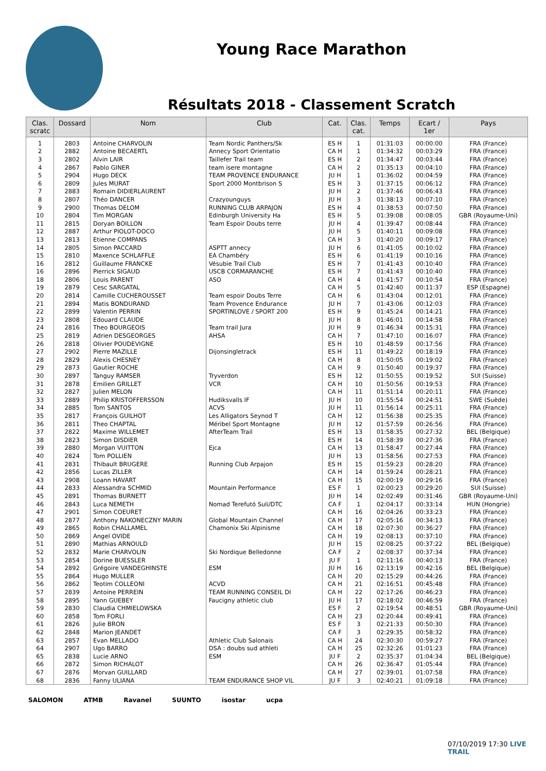Young Race Marathon
Résultats 2018 - Classement Scratch
| Clas. scratc | Dossard | Nom | Club | Cat. | Clas. cat. | Temps | Ecart / 1er | Pays |
| --- | --- | --- | --- | --- | --- | --- | --- | --- |
| 1 | 2803 | Antoine CHARVOLIN | Team Nordic Panthers/Sk | ES H | 1 | 01:31:03 | 00:00:00 | FRA (France) |
| 2 | 2882 | Antoine BECAERTL | Annecy Sport Orientatio | CA H | 1 | 01:34:32 | 00:03:29 | FRA (France) |
| 3 | 2802 | Alvin LAIR | Taillefer Trail team | ES H | 2 | 01:34:47 | 00:03:44 | FRA (France) |
| 4 | 2867 | Pablo GINER | team isere montagne | CA H | 2 | 01:35:13 | 00:04:10 | FRA (France) |
| 5 | 2904 | Hugo DECK | TEAM PROVENCE ENDURANCE | JU H | 1 | 01:36:02 | 00:04:59 | FRA (France) |
| 6 | 2809 | Jules MURAT | Sport 2000 Montbrison S | ES H | 3 | 01:37:15 | 00:06:12 | FRA (France) |
| 7 | 2883 | Romain DIDIERLAURENT | | JU H | 2 | 01:37:46 | 00:06:43 | FRA (France) |
| 8 | 2807 | Théo DANCER | Crazyounguys | JU H | 3 | 01:38:13 | 00:07:10 | FRA (France) |
| 9 | 2900 | Thomas DELOM | RUNNING CLUB ARPAJON | ES H | 4 | 01:38:53 | 00:07:50 | FRA (France) |
| 10 | 2804 | Tim MORGAN | Edinburgh University Ha | ES H | 5 | 01:39:08 | 00:08:05 | GBR (Royaume-Uni) |
| 11 | 2815 | Doryan BOILLON | Team Espoir Doubs terre | JU H | 4 | 01:39:47 | 00:08:44 | FRA (France) |
| 12 | 2887 | Arthur PIOLOT-DOCO | | JU H | 5 | 01:40:11 | 00:09:08 | FRA (France) |
| 13 | 2813 | Etienne COMPANS | | CA H | 3 | 01:40:20 | 00:09:17 | FRA (France) |
| 14 | 2805 | Simon PACCARD | ASPTT annecy | JU H | 6 | 01:41:05 | 00:10:02 | FRA (France) |
| 15 | 2810 | Maxence SCHLAFFLE | EA Chambéry | ES H | 6 | 01:41:19 | 00:10:16 | FRA (France) |
| 16 | 2812 | Guillaume FRANCKE | Vésubie Trail Club | ES H | 7 | 01:41:43 | 00:10:40 | FRA (France) |
| 16 | 2896 | Pierrick SIGAUD | USCB CORMARANCHE | ES H | 7 | 01:41:43 | 00:10:40 | FRA (France) |
| 18 | 2806 | Louis PARENT | ASO | CA H | 4 | 01:41:57 | 00:10:54 | FRA (France) |
| 19 | 2879 | Cesc SARGATAL | | CA H | 5 | 01:42:40 | 00:11:37 | ESP (Espagne) |
| 20 | 2814 | Camille CUCHEROUSSET | Team espoir Doubs Terre | CA H | 6 | 01:43:04 | 00:12:01 | FRA (France) |
| 21 | 2894 | Matis BONDURAND | Team Provence Endurance | JU H | 7 | 01:43:06 | 00:12:03 | FRA (France) |
| 22 | 2899 | Valentin PERRIN | SPORTINLOVE / SPORT 200 | ES H | 9 | 01:45:24 | 00:14:21 | FRA (France) |
| 23 | 2808 | Edouard CLAUDE | | JU H | 8 | 01:46:01 | 00:14:58 | FRA (France) |
| 24 | 2816 | Theo BOURGEOIS | Team trail Jura | JU H | 9 | 01:46:34 | 00:15:31 | FRA (France) |
| 25 | 2819 | Adrien DESGEORGES | AHSA | CA H | 7 | 01:47:10 | 00:16:07 | FRA (France) |
| 26 | 2818 | Olivier POUDEVIGNE | | ES H | 10 | 01:48:59 | 00:17:56 | FRA (France) |
| 27 | 2902 | Pierre MAZILLE | Dijonsingletrack | ES H | 11 | 01:49:22 | 00:18:19 | FRA (France) |
| 28 | 2829 | Alexis CHESNEY | | CA H | 8 | 01:50:05 | 00:19:02 | FRA (France) |
| 29 | 2873 | Gautier ROCHE | | CA H | 9 | 01:50:40 | 00:19:37 | FRA (France) |
| 30 | 2897 | Tanguy RAMSER | Tryverdon | ES H | 12 | 01:50:55 | 00:19:52 | SUI (Suisse) |
| 31 | 2878 | Emilien GRILLET | VCR | CA H | 10 | 01:50:56 | 00:19:53 | FRA (France) |
| 32 | 2827 | Julien MELON | | CA H | 11 | 01:51:14 | 00:20:11 | FRA (France) |
| 33 | 2889 | Philip KRISTOFFERSSON | Hudiksvalls IF | JU H | 10 | 01:55:54 | 00:24:51 | SWE (Suède) |
| 34 | 2885 | Tom SANTOS | ACVS | JU H | 11 | 01:56:14 | 00:25:11 | FRA (France) |
| 35 | 2817 | François GUILHOT | Les Alligators Seynod T | CA H | 12 | 01:56:38 | 00:25:35 | FRA (France) |
| 36 | 2811 | Theo CHAPTAL | Méribel Sport Montagne | JU H | 12 | 01:57:59 | 00:26:56 | FRA (France) |
| 37 | 2822 | Maxime WILLEMET | AfterTeam Trail | ES H | 13 | 01:58:35 | 00:27:32 | BEL (Belgique) |
| 38 | 2823 | Simon DISDIER | | ES H | 14 | 01:58:39 | 00:27:36 | FRA (France) |
| 39 | 2880 | Morgan VUITTON | Ejca | CA H | 13 | 01:58:47 | 00:27:44 | FRA (France) |
| 40 | 2824 | Tom POLLIEN | | JU H | 13 | 01:58:56 | 00:27:53 | FRA (France) |
| 41 | 2831 | Thibault BRUGERE | Running Club Arpajon | ES H | 15 | 01:59:23 | 00:28:20 | FRA (France) |
| 42 | 2856 | Lucas ZILLER | | CA H | 14 | 01:59:24 | 00:28:21 | FRA (France) |
| 43 | 2908 | Loann HAVART | | CA H | 15 | 02:00:19 | 00:29:16 | FRA (France) |
| 44 | 2833 | Alessandra SCHMID | Mountain Performance | ES F | 1 | 02:00:23 | 00:29:20 | SUI (Suisse) |
| 45 | 2891 | Thomas BURNETT | | JU H | 14 | 02:02:49 | 00:31:46 | GBR (Royaume-Uni) |
| 46 | 2843 | Luca NEMETH | Nomad Terefutó Suli/DTC | CA F | 1 | 02:04:17 | 00:33:14 | HUN (Hongrie) |
| 47 | 2901 | Simon COEURET | | CA H | 16 | 02:04:26 | 00:33:23 | FRA (France) |
| 48 | 2877 | Anthony NAKONECZNY MARIN | Global Mountain Channel | CA H | 17 | 02:05:16 | 00:34:13 | FRA (France) |
| 49 | 2865 | Robin CHALLAMEL | Chamonix Ski Alpinisme | CA H | 18 | 02:07:30 | 00:36:27 | FRA (France) |
| 50 | 2869 | Angel OVIDE | | CA H | 19 | 02:08:13 | 00:37:10 | FRA (France) |
| 51 | 2890 | Mathias ARNOULD | | JU H | 15 | 02:08:25 | 00:37:22 | BEL (Belgique) |
| 52 | 2832 | Marie CHARVOLIN | Ski Nordique Belledonne | CA F | 2 | 02:08:37 | 00:37:34 | FRA (France) |
| 53 | 2854 | Dorine BUESSLER | | JU F | 1 | 02:11:16 | 00:40:13 | FRA (France) |
| 54 | 2892 | Grégoire VANDEGHINSTE | ESM | JU H | 16 | 02:13:19 | 00:42:16 | BEL (Belgique) |
| 55 | 2864 | Hugo MULLER | | CA H | 20 | 02:15:29 | 00:44:26 | FRA (France) |
| 56 | 2862 | Teotim COLLEONI | ACVD | CA H | 21 | 02:16:51 | 00:45:48 | FRA (France) |
| 57 | 2839 | Antoine PERREIN | TEAM RUNNING CONSEIL DI | CA H | 22 | 02:17:26 | 00:46:23 | FRA (France) |
| 58 | 2895 | Yann GUEBEY | Faucigny athletic club | JU H | 17 | 02:18:02 | 00:46:59 | FRA (France) |
| 59 | 2830 | Claudia CHMIELOWSKA | | ES F | 2 | 02:19:54 | 00:48:51 | GBR (Royaume-Uni) |
| 60 | 2858 | Tom FORLI | | CA H | 23 | 02:20:44 | 00:49:41 | FRA (France) |
| 61 | 2826 | Julie BRON | | ES F | 3 | 02:21:33 | 00:50:30 | FRA (France) |
| 62 | 2848 | Marion JEANDET | | CA F | 3 | 02:29:35 | 00:58:32 | FRA (France) |
| 63 | 2857 | Evan MELLADO | Athletic Club Salonais | CA H | 24 | 02:30:30 | 00:59:27 | FRA (France) |
| 64 | 2907 | Ugo BARRO | DSA : doubs sud athleti | CA H | 25 | 02:32:26 | 01:01:23 | FRA (France) |
| 65 | 2838 | Lucie ARNO | ESM | JU F | 2 | 02:35:37 | 01:04:34 | BEL (Belgique) |
| 66 | 2872 | Simon RICHALOT | | CA H | 26 | 02:36:47 | 01:05:44 | FRA (France) |
| 67 | 2876 | Morvan GUILLARD | | CA H | 27 | 02:39:01 | 01:07:58 | FRA (France) |
| 68 | 2836 | Fanny ULIANA | TEAM ENDURANCE SHOP VIL | JU F | 3 | 02:40:21 | 01:09:18 | FRA (France) |
SALOMON ATMB Ravanel SUUNTO isostar ucpa
07/10/2019 17:30 LIVE TRAIL